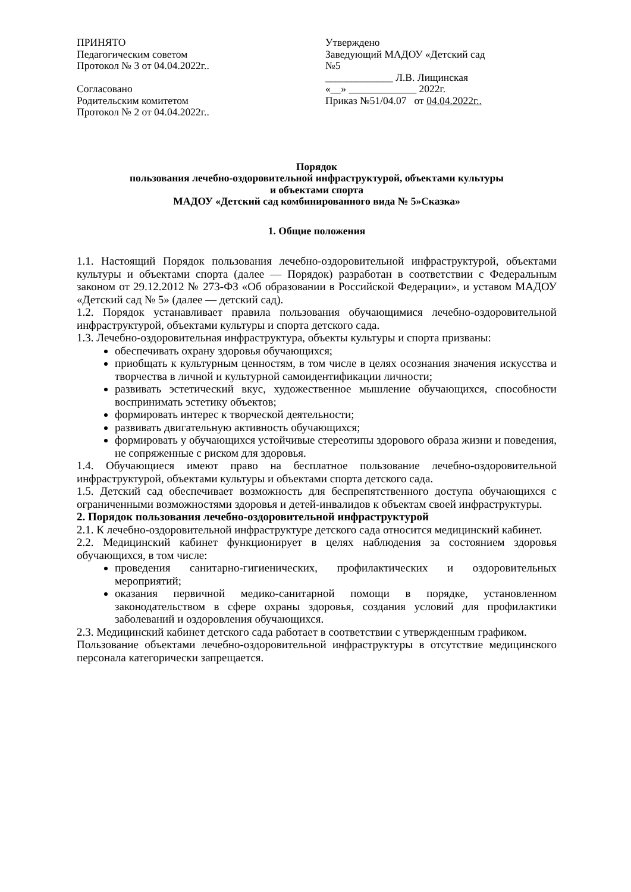ПРИНЯТО
Педагогическим советом
Протокол № 3 от 04.04.2022г..
Согласовано
Родительским комитетом
Протокол № 2 от 04.04.2022г..
Утверждено
Заведующий МАДОУ «Детский сад
№5
_____________ Л.В. Лищинская
«__» _____________ 2022г.
Приказ №51/04.07 от 04.04.2022г..
Порядок
пользования лечебно-оздоровительной инфраструктурой, объектами культуры
и объектами спорта
МАДОУ «Детский сад комбинированного вида № 5»Сказка»
1. Общие положения
1.1. Настоящий Порядок пользования лечебно-оздоровительной инфраструктурой, объектами культуры и объектами спорта (далее — Порядок) разработан в соответствии с Федеральным законом от 29.12.2012 № 273-ФЗ «Об образовании в Российской Федерации», и уставом МАДОУ «Детский сад № 5» (далее — детский сад).
1.2. Порядок устанавливает правила пользования обучающимися лечебно-оздоровительной инфраструктурой, объектами культуры и спорта детского сада.
1.3. Лечебно-оздоровительная инфраструктура, объекты культуры и спорта призваны:
обеспечивать охрану здоровья обучающихся;
приобщать к культурным ценностям, в том числе в целях осознания значения искусства и творчества в личной и культурной самоидентификации личности;
развивать эстетический вкус, художественное мышление обучающихся, способности воспринимать эстетику объектов;
формировать интерес к творческой деятельности;
развивать двигательную активность обучающихся;
формировать у обучающихся устойчивые стереотипы здорового образа жизни и поведения, не сопряженные с риском для здоровья.
1.4. Обучающиеся имеют право на бесплатное пользование лечебно-оздоровительной инфраструктурой, объектами культуры и объектами спорта детского сада.
1.5. Детский сад обеспечивает возможность для беспрепятственного доступа обучающихся с ограниченными возможностями здоровья и детей-инвалидов к объектам своей инфраструктуры.
2. Порядок пользования лечебно-оздоровительной инфраструктурой
2.1. К лечебно-оздоровительной инфраструктуре детского сада относится медицинский кабинет.
2.2. Медицинский кабинет функционирует в целях наблюдения за состоянием здоровья обучающихся, в том числе:
проведения санитарно-гигиенических, профилактических и оздоровительных мероприятий;
оказания первичной медико-санитарной помощи в порядке, установленном законодательством в сфере охраны здоровья, создания условий для профилактики заболеваний и оздоровления обучающихся.
2.3. Медицинский кабинет детского сада работает в соответствии с утвержденным графиком.
Пользование объектами лечебно-оздоровительной инфраструктуры в отсутствие медицинского персонала категорически запрещается.